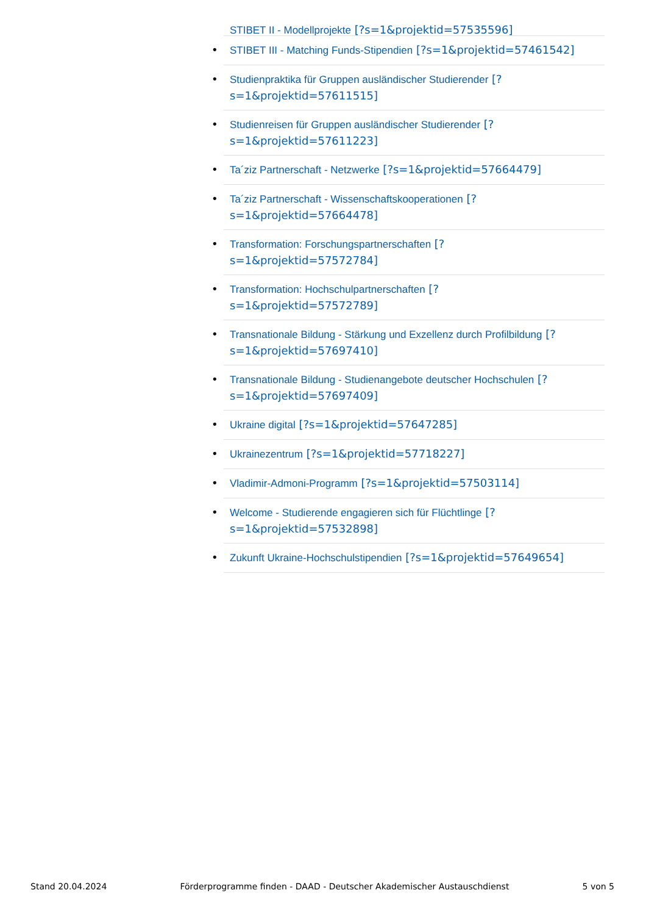• STIBET II - Modellprojekte [?s=1&projektid=57535596]
• STIBET III - Matching Funds-Stipendien [?s=1&projektid=57461542]
• Studienpraktika für Gruppen ausländischer Studierender [?
s=1&projektid=57611515]
• Studienreisen für Gruppen ausländischer Studierender [?
s=1&projektid=57611223]
• Ta´ziz Partnerschaft - Netzwerke [?s=1&projektid=57664479]
• Ta´ziz Partnerschaft - Wissenschaftskooperationen [?
s=1&projektid=57664478]
• Transformation: Forschungspartnerschaften [?
s=1&projektid=57572784]
• Transformation: Hochschulpartnerschaften [?
s=1&projektid=57572789]
• Transnationale Bildung - Stärkung und Exzellenz durch Profilbildung [?
s=1&projektid=57697410]
• Transnationale Bildung - Studienangebote deutscher Hochschulen [?
s=1&projektid=57697409]
• Ukraine digital [?s=1&projektid=57647285]
• Ukrainezentrum [?s=1&projektid=57718227]
• Vladimir-Admoni-Programm [?s=1&projektid=57503114]
• Welcome - Studierende engagieren sich für Flüchtlinge [?
s=1&projektid=57532898]
• Zukunft Ukraine-Hochschulstipendien [?s=1&projektid=57649654]
Stand 20.04.2024 Förderprogramme finden - DAAD - Deutscher Akademischer Austauschdienst 5 von 5